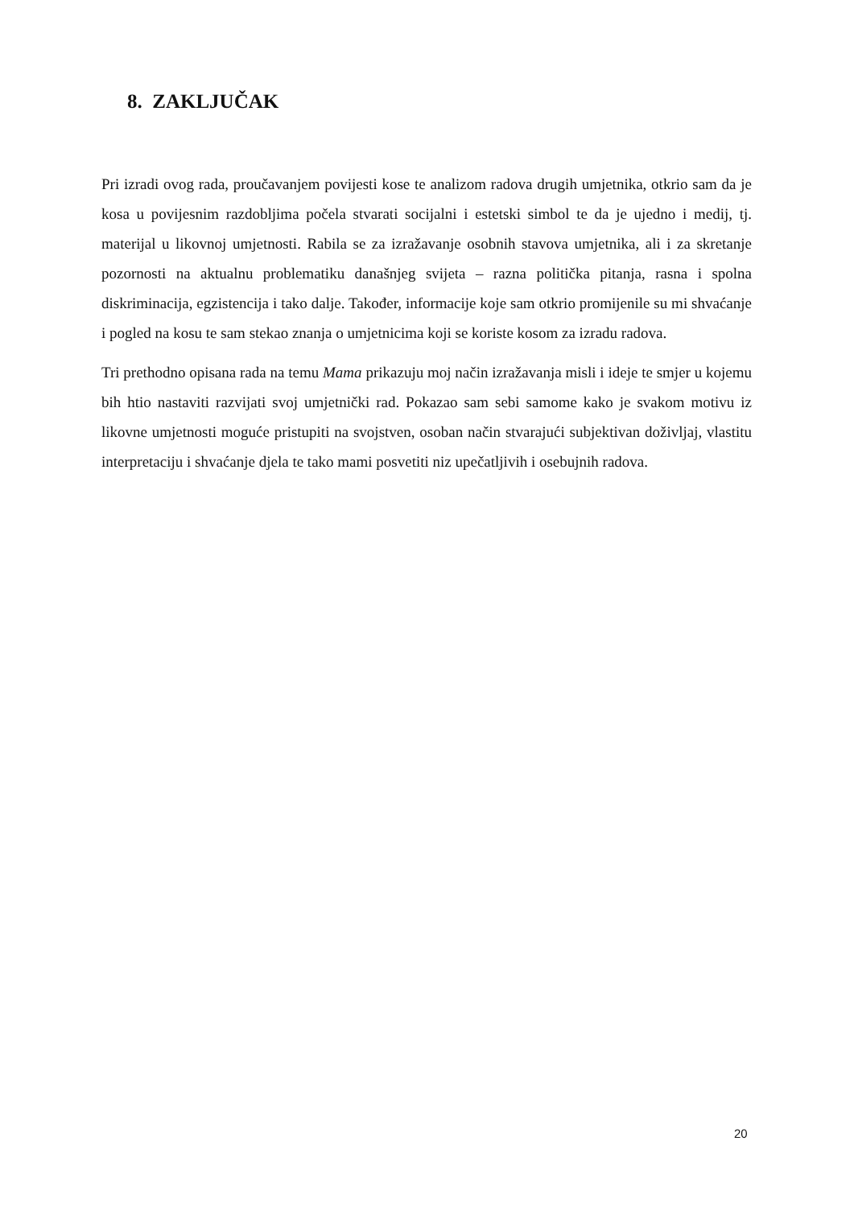8. ZAKLJUČAK
Pri izradi ovog rada, proučavanjem povijesti kose te analizom radova drugih umjetnika, otkrio sam da je kosa u povijesnim razdobljima počela stvarati socijalni i estetski simbol te da je ujedno i medij, tj. materijal u likovnoj umjetnosti. Rabila se za izražavanje osobnih stavova umjetnika, ali i za skretanje pozornosti na aktualnu problematiku današnjeg svijeta – razna politička pitanja, rasna i spolna diskriminacija, egzistencija i tako dalje. Također, informacije koje sam otkrio promijenile su mi shvaćanje i pogled na kosu te sam stekao znanja o umjetnicima koji se koriste kosom za izradu radova.
Tri prethodno opisana rada na temu Mama prikazuju moj način izražavanja misli i ideje te smjer u kojemu bih htio nastaviti razvijati svoj umjetnički rad. Pokazao sam sebi samome kako je svakom motivu iz likovne umjetnosti moguće pristupiti na svojstven, osoban način stvarajući subjektivan doživljaj, vlastitu interpretaciju i shvaćanje djela te tako mami posvetiti niz upečatljivih i osebujnih radova.
20